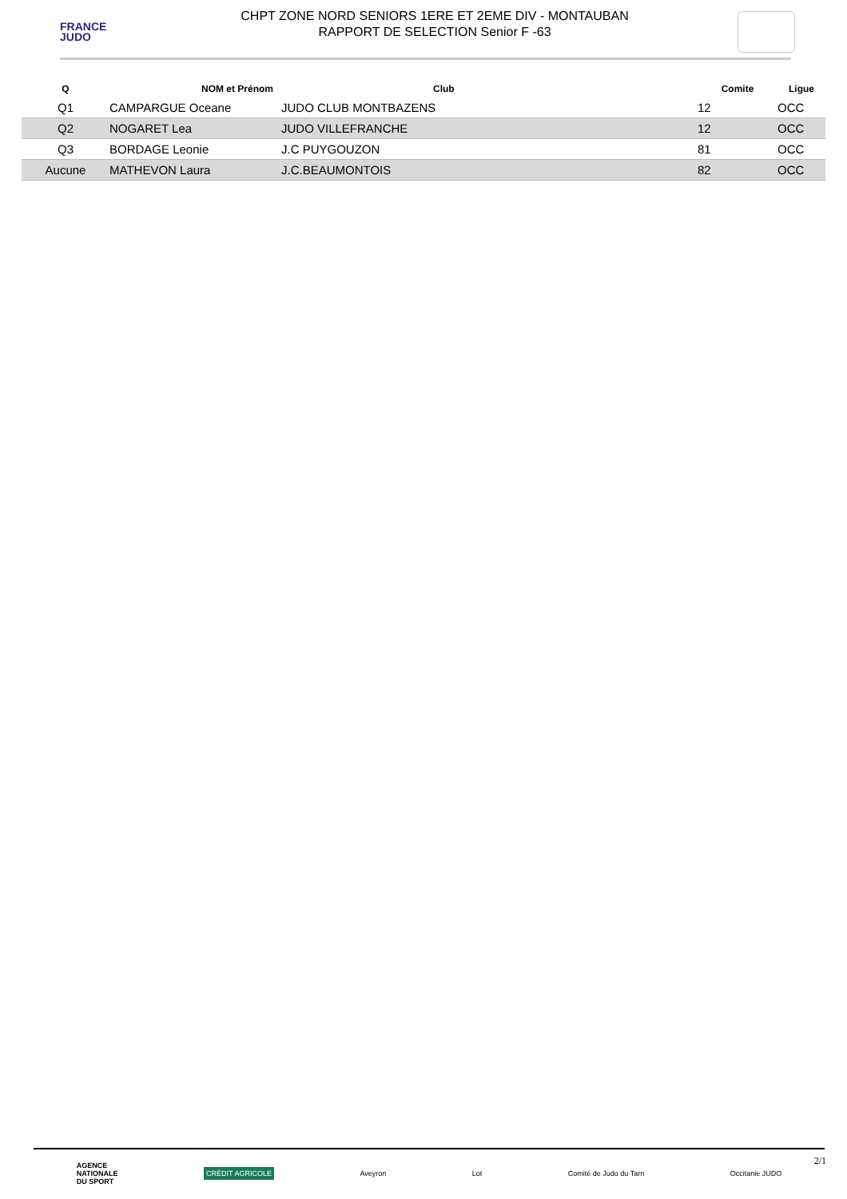FRANCE
JUDO
CHPT ZONE NORD SENIORS 1ERE ET 2EME DIV - MONTAUBAN
RAPPORT DE SELECTION Senior F -63
| Q | NOM et Prénom | Club | Comite | Ligue |
| --- | --- | --- | --- | --- |
| Q1 | CAMPARGUE Oceane | JUDO CLUB MONTBAZENS | 12 | OCC |
| Q2 | NOGARET Lea | JUDO VILLEFRANCHE | 12 | OCC |
| Q3 | BORDAGE Leonie | J.C PUYGOUZON | 81 | OCC |
| Aucune | MATHEVON Laura | J.C.BEAUMONTOIS | 82 | OCC |
AGENCE
NATIONALE
DU SPORT
CRÉDIT AGRICOLE
Aveyron Lot Comité de Judo du Tarn Occitanie JUDO
2/1